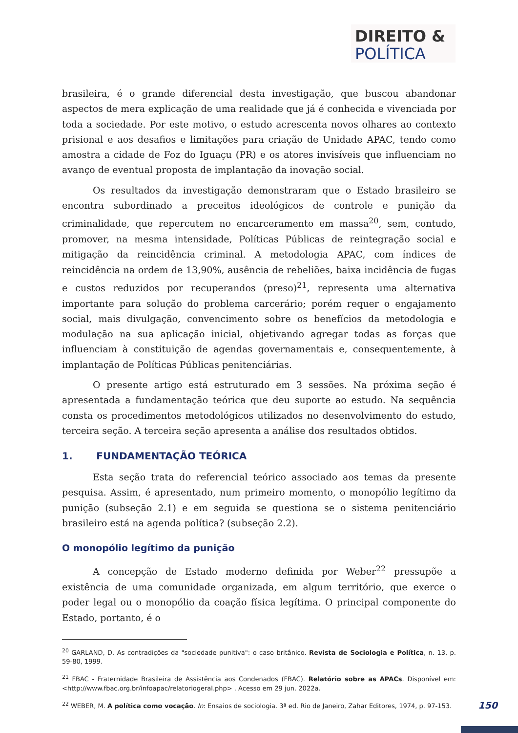DIREITO &
POLÍTICA
brasileira, é o grande diferencial desta investigação, que buscou abandonar aspectos de mera explicação de uma realidade que já é conhecida e vivenciada por toda a sociedade. Por este motivo, o estudo acrescenta novos olhares ao contexto prisional e aos desafios e limitações para criação de Unidade APAC, tendo como amostra a cidade de Foz do Iguaçu (PR) e os atores invisíveis que influenciam no avanço de eventual proposta de implantação da inovação social.
Os resultados da investigação demonstraram que o Estado brasileiro se encontra subordinado a preceitos ideológicos de controle e punição da criminalidade, que repercutem no encarceramento em massa<sup>20</sup>, sem, contudo, promover, na mesma intensidade, Políticas Públicas de reintegração social e mitigação da reincidência criminal. A metodologia APAC, com índices de reincidência na ordem de 13,90%, ausência de rebeliões, baixa incidência de fugas e custos reduzidos por recuperandos (preso)<sup>21</sup>, representa uma alternativa importante para solução do problema carcerário; porém requer o engajamento social, mais divulgação, convencimento sobre os benefícios da metodologia e modulação na sua aplicação inicial, objetivando agregar todas as forças que influenciam à constituição de agendas governamentais e, consequentemente, à implantação de Políticas Públicas penitenciárias.
O presente artigo está estruturado em 3 sessões. Na próxima seção é apresentada a fundamentação teórica que deu suporte ao estudo. Na sequência consta os procedimentos metodológicos utilizados no desenvolvimento do estudo, terceira seção. A terceira seção apresenta a análise dos resultados obtidos.
1. FUNDAMENTAÇÃO TEÓRICA
Esta seção trata do referencial teórico associado aos temas da presente pesquisa. Assim, é apresentado, num primeiro momento, o monopólio legítimo da punição (subseção 2.1) e em seguida se questiona se o sistema penitenciário brasileiro está na agenda política? (subseção 2.2).
O monopólio legítimo da punição
A concepção de Estado moderno definida por Weber<sup>22</sup> pressupõe a existência de uma comunidade organizada, em algum território, que exerce o poder legal ou o monopólio da coação física legítima. O principal componente do Estado, portanto, é o
<sup>20</sup> GARLAND, D. As contradições da "sociedade punitiva": o caso britânico. Revista de Sociologia e Política, n. 13, p. 59-80, 1999.
<sup>21</sup> FBAC - Fraternidade Brasileira de Assistência aos Condenados (FBAC). Relatório sobre as APACs. Disponível em: <http://www.fbac.org.br/infoapac/relatoriogeral.php> . Acesso em 29 jun. 2022a.
<sup>22</sup> WEBER, M. A política como vocação. In: Ensaios de sociologia. 3ª ed. Rio de Janeiro, Zahar Editores, 1974, p. 97-153.
150